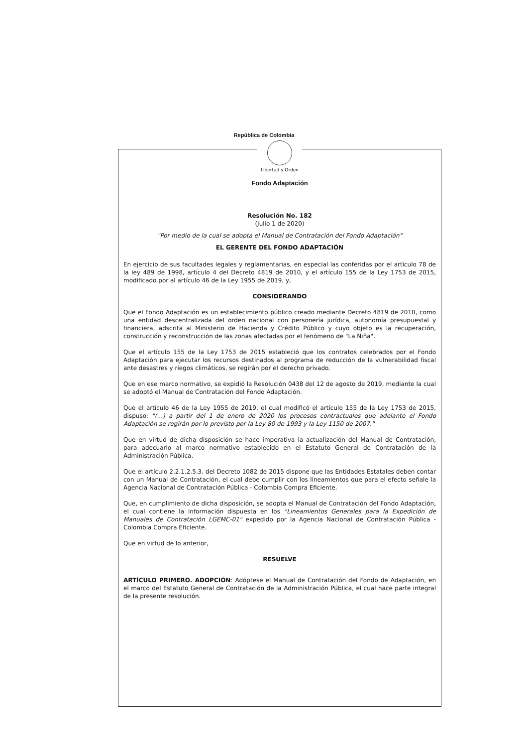República de Colombia
Libertad y Orden
Fondo Adaptación
Resolución No. 182
(Julio 1 de 2020)
"Por medio de la cual se adopta el Manual de Contratación del Fondo Adaptación"
EL GERENTE DEL FONDO ADAPTACIÓN
En ejercicio de sus facultades legales y reglamentarias, en especial las conferidas por el artículo 78 de la ley 489 de 1998, artículo 4 del Decreto 4819 de 2010, y el artículo 155 de la Ley 1753 de 2015, modificado por al artículo 46 de la Ley 1955 de 2019, y,
CONSIDERANDO
Que el Fondo Adaptación es un establecimiento público creado mediante Decreto 4819 de 2010, como una entidad descentralizada del orden nacional con personería jurídica, autonomía presupuestal y financiera, adscrita al Ministerio de Hacienda y Crédito Público y cuyo objeto es la recuperación, construcción y reconstrucción de las zonas afectadas por el fenómeno de "La Niña".
Que el artículo 155 de la Ley 1753 de 2015 estableció que los contratos celebrados por el Fondo Adaptación para ejecutar los recursos destinados al programa de reducción de la vulnerabilidad fiscal ante desastres y riegos climáticos, se regirán por el derecho privado.
Que en ese marco normativo, se expidió la Resolución 0438 del 12 de agosto de 2019, mediante la cual se adoptó el Manual de Contratación del Fondo Adaptación.
Que el artículo 46 de la Ley 1955 de 2019, el cual modificó el artículo 155 de la Ley 1753 de 2015, dispuso: "(...) a partir del 1 de enero de 2020 los procesos contractuales que adelante el Fondo Adaptación se regirán por lo previsto por la Ley 80 de 1993 y la Ley 1150 de 2007."
Que en virtud de dicha disposición se hace imperativa la actualización del Manual de Contratación, para adecuarlo al marco normativo establecido en el Estatuto General de Contratación de la Administración Pública.
Que el artículo 2.2.1.2.5.3. del Decreto 1082 de 2015 dispone que las Entidades Estatales deben contar con un Manual de Contratación, el cual debe cumplir con los lineamientos que para el efecto señale la Agencia Nacional de Contratación Pública - Colombia Compra Eficiente.
Que, en cumplimiento de dicha disposición, se adopta el Manual de Contratación del Fondo Adaptación, el cual contiene la información dispuesta en los "Lineamientos Generales para la Expedición de Manuales de Contratación LGEMC-01" expedido por la Agencia Nacional de Contratación Pública - Colombia Compra Eficiente.
Que en virtud de lo anterior,
RESUELVE
ARTÍCULO PRIMERO. ADOPCIÓN: Adóptese el Manual de Contratación del Fondo de Adaptación, en el marco del Estatuto General de Contratación de la Administración Pública, el cual hace parte integral de la presente resolución.